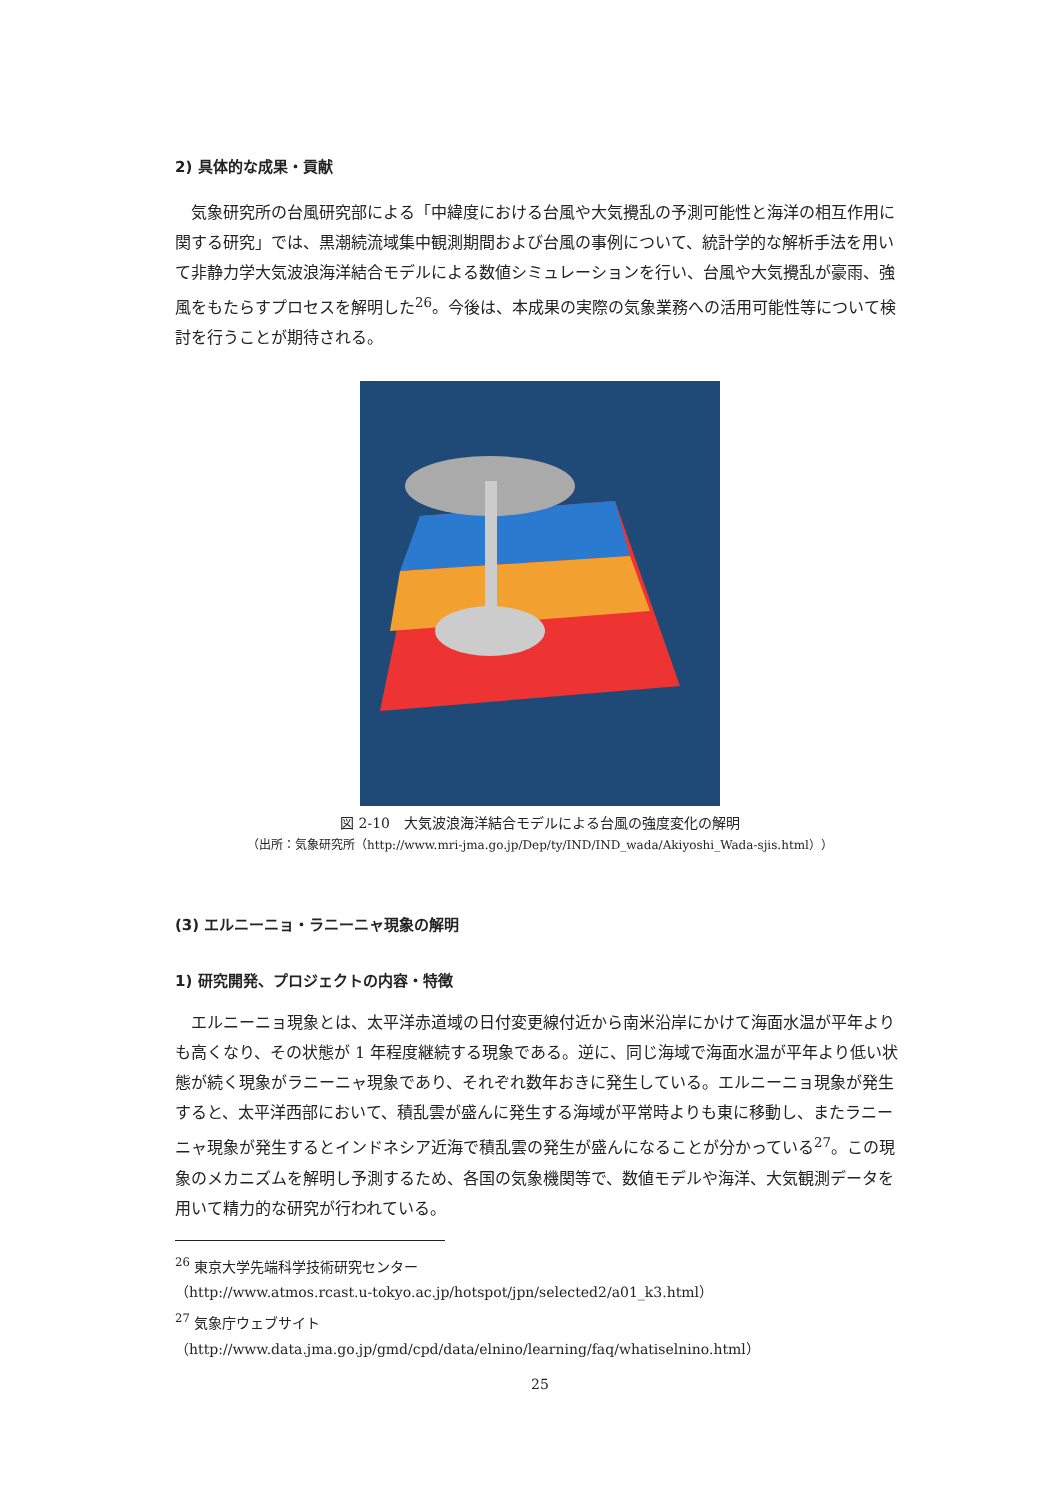2) 具体的な成果・貢献
気象研究所の台風研究部による「中緯度における台風や大気攪乱の予測可能性と海洋の相互作用に関する研究」では、黒潮続流域集中観測期間および台風の事例について、統計学的な解析手法を用いて非静力学大気波浪海洋結合モデルによる数値シミュレーションを行い、台風や大気攪乱が豪雨、強風をもたらすプロセスを解明した<sup>26</sup>。今後は、本成果の実際の気象業務への活用可能性等について検討を行うことが期待される。
図 2-10　大気波浪海洋結合モデルによる台風の強度変化の解明
（出所：気象研究所（http://www.mri-jma.go.jp/Dep/ty/IND/IND_wada/Akiyoshi_Wada-sjis.html））
(3) エルニーニョ・ラニーニャ現象の解明
1) 研究開発、プロジェクトの内容・特徴
エルニーニョ現象とは、太平洋赤道域の日付変更線付近から南米沿岸にかけて海面水温が平年よりも高くなり、その状態が 1 年程度継続する現象である。逆に、同じ海域で海面水温が平年より低い状態が続く現象がラニーニャ現象であり、それぞれ数年おきに発生している。エルニーニョ現象が発生すると、太平洋西部において、積乱雲が盛んに発生する海域が平常時よりも東に移動し、またラニーニャ現象が発生するとインドネシア近海で積乱雲の発生が盛んになることが分かっている<sup>27</sup>。この現象のメカニズムを解明し予測するため、各国の気象機関等で、数値モデルや海洋、大気観測データを用いて精力的な研究が行われている。
<sup>26</sup> 東京大学先端科学技術研究センター
（http://www.atmos.rcast.u-tokyo.ac.jp/hotspot/jpn/selected2/a01_k3.html）
<sup>27</sup> 気象庁ウェブサイト（http://www.data.jma.go.jp/gmd/cpd/data/elnino/learning/faq/whatiselnino.html）
25